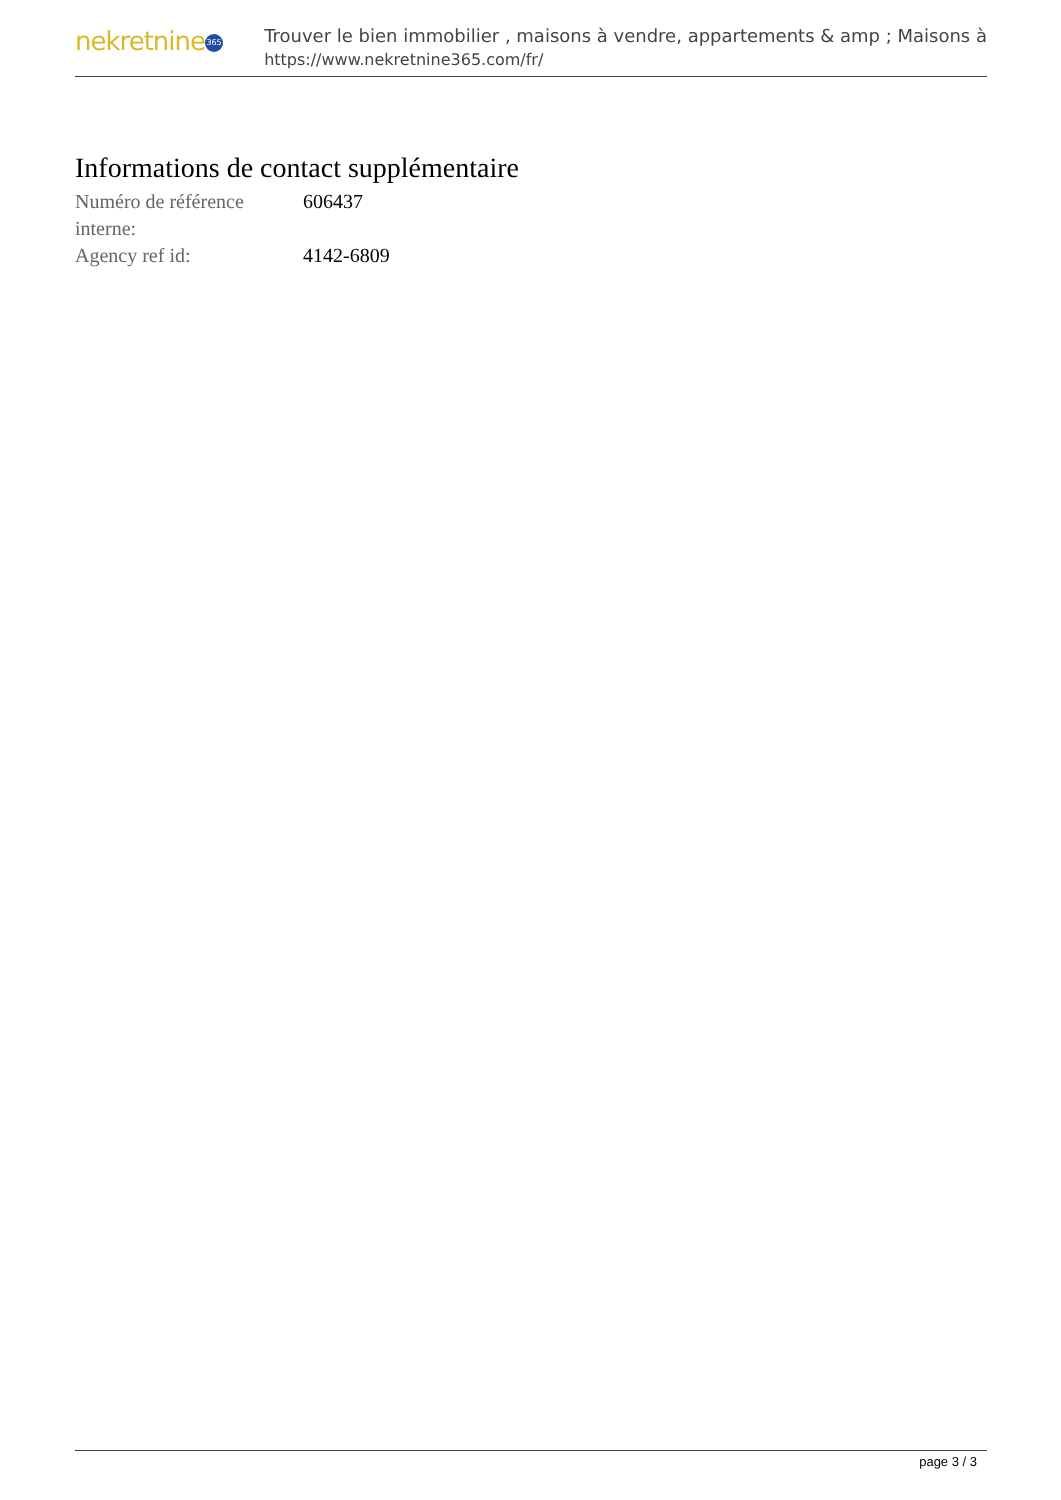nekretnine 365
Trouver le bien immobilier , maisons à vendre, appartements & amp ; Maisons à
https://www.nekretnine365.com/fr/
Informations de contact supplémentaire
| Numéro de référence interne: | 606437 |
| Agency ref id: | 4142-6809 |
page 3 / 3